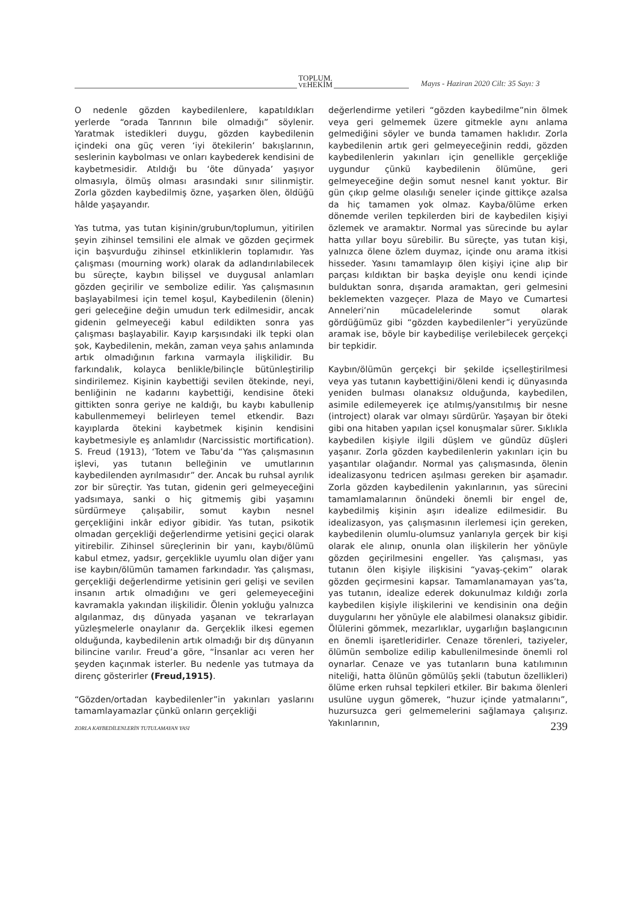TOPLUM.
VEHEKİM
Mayıs - Haziran 2020 Cilt: 35 Sayı: 3
O nedenle gözden kaybedilenlere, kapatıldıkları yerlerde “orada Tanrının bile olmadığı” söylenir. Yaratmak istedikleri duygu, gözden kaybedilenin içindeki ona güç veren ‘iyi ötekilerin’ bakışlarının, seslerinin kaybolması ve onları kaybederek kendisini de kaybetmesidir. Atıldığı bu ‘öte dünyada’ yaşıyor olmasıyla, ölmüş olması arasındaki sınır silinmiştir. Zorla gözden kaybedilmiş özne, yaşarken ölen, öldüğü hâlde yaşayandır.
Yas tutma, yas tutan kişinin/grubun/toplumun, yitirilen şeyin zihinsel temsilini ele almak ve gözden geçirmek için başvurduğu zihinsel etkinliklerin toplamıdır. Yas çalışması (mourning work) olarak da adlandırılabilecek bu süreçte, kaybın bilişsel ve duygusal anlamları gözden geçirilir ve sembolize edilir. Yas çalışmasının başlayabilmesi için temel koşul, Kaybedilenin (ölenin) geri geleceğine değin umudun terk edilmesidir, ancak gidenin gelmeyeceği kabul edildikten sonra yas çalışması başlayabilir. Kayıp karşısındaki ilk tepki olan şok, Kaybedilenin, mekân, zaman veya şahıs anlamında artık olmadığının farkına varmayla ilişkilidir. Bu farkındalık, kolayca benlikle/bilinçle bütünleştirilip sindirilemez. Kişinin kaybettiği sevilen ötekinde, neyi, benliğinin ne kadarını kaybettiği, kendisine öteki gittikten sonra geriye ne kaldığı, bu kaybı kabullenip kabullenmemeyi belirleyen temel etkendir. Bazı kayıplarda ötekini kaybetmek kişinin kendisini kaybetmesiyle eş anlamlıdır (Narcissistic mortification). S. Freud (1913), ‘Totem ve Tabu’da “Yas çalışmasının işlevi, yas tutanın belleğinin ve umutlarının kaybedilenden ayrılmasıdır” der. Ancak bu ruhsal ayrılık zor bir süreçtir. Yas tutan, gidenin geri gelmeyeceğini yadsımaya, sanki o hiç gitmemiş gibi yaşamını sürdürmeye çalışabilir, somut kaybın nesnel gerçekliğini inkâr ediyor gibidir. Yas tutan, psikotik olmadan gerçekliği değerlendirme yetisini geçici olarak yitirebilir. Zihinsel süreçlerinin bir yanı, kaybı/ölümü kabul etmez, yadsır, gerçeklikle uyumlu olan diğer yanı ise kaybın/ölümün tamamen farkındadır. Yas çalışması, gerçekliği değerlendirme yetisinin geri gelişi ve sevilen insanın artık olmadığını ve geri gelemeyeceğini kavramakla yakından ilişkilidir. Ölenin yokluğu yalnızca algılanmaz, dış dünyada yaşanan ve tekrarlayan yüzleşmelerle onaylanır da. Gerçeklik ilkesi egemen olduğunda, kaybedilenin artık olmadığı bir dış dünyanın bilincine varılır. Freud’a göre, “İnsanlar acı veren her şeyden kaçınmak isterler. Bu nedenle yas tutmaya da direnç gösterirler (Freud,1915).
“Gözden/ortadan kaybedilenler”in yakınları yaslarını tamamlayamazlar çünkü onların gerçekliği
değerlendirme yetileri “gözden kaybedilme”nin ölmek veya geri gelmemek üzere gitmekle aynı anlama gelmediğini söyler ve bunda tamamen haklıdır. Zorla kaybedilenin artık geri gelmeyeceğinin reddi, gözden kaybedilenlerin yakınları için genellikle gerçekliğe uygundur çünkü kaybedilenin ölümüne, geri gelmeyeceğine değin somut nesnel kanıt yoktur. Bir gün çıkıp gelme olasılığı seneler içinde gittikçe azalsa da hiç tamamen yok olmaz. Kayba/ölüme erken dönemde verilen tepkilerden biri de kaybedilen kişiyi özlemek ve aramaktır. Normal yas sürecinde bu aylar hatta yıllar boyu sürebilir. Bu süreçte, yas tutan kişi, yalnızca ölene özlem duymaz, içinde onu arama itkisi hisseder. Yasını tamamlayıp ölen kişiyi içine alıp bir parçası kıldıktan bir başka deyişle onu kendi içinde bulduktan sonra, dışarıda aramaktan, geri gelmesini beklemekten vazgeçer. Plaza de Mayo ve Cumartesi Anneleri’nin mücadelelerinde somut olarak gördüğümüz gibi “gözden kaybedilenler”i yeryüzünde aramak ise, böyle bir kaybedilişe verilebilecek gerçekçi bir tepkidir.
Kaybın/ölümün gerçekçi bir şekilde içselleştirilmesi veya yas tutanın kaybettiğini/öleni kendi iç dünyasında yeniden bulması olanaksız olduğunda, kaybedilen, asimile edilemeyerek içe atılmış/yansıtılmış bir nesne (introject) olarak var olmayı sürdürür. Yaşayan bir öteki gibi ona hitaben yapılan içsel konuşmalar sürer. Sıklıkla kaybedilen kişiyle ilgili düşlem ve gündüz düşleri yaşanır. Zorla gözden kaybedilenlerin yakınları için bu yaşantılar olağandır. Normal yas çalışmasında, ölenin idealizasyonu tedricen aşılması gereken bir aşamadır. Zorla gözden kaybedilenin yakınlarının, yas sürecini tamamlamalarının önündeki önemli bir engel de, kaybedilmiş kişinin aşırı idealize edilmesidir. Bu idealizasyon, yas çalışmasının ilerlemesi için gereken, kaybedilenin olumlu-olumsuz yanlarıyla gerçek bir kişi olarak ele alınıp, onunla olan ilişkilerin her yönüyle gözden geçirilmesini engeller. Yas çalışması, yas tutanın ölen kişiyle ilişkisini “yavaş-çekim” olarak gözden geçirmesini kapsar. Tamamlanamayan yas’ta, yas tutanın, idealize ederek dokunulmaz kıldığı zorla kaybedilen kişiyle ilişkilerini ve kendisinin ona değin duygularını her yönüyle ele alabilmesi olanaksız gibidir. Ölülerini gömmek, mezarlıklar, uygarlığın başlangıcının en önemli işaretleridirler. Cenaze törenleri, taziyeler, ölümün sembolize edilip kabullenilmesinde önemli rol oynarlar. Cenaze ve yas tutanların buna katılımının niteliği, hatta ölünün gömülüş şekli (tabutun özellikleri) ölüme erken ruhsal tepkileri etkiler. Bir bakıma ölenleri usulüne uygun gömerek, “huzur içinde yatmalarını”, huzursuzca geri gelmemelerini sağlamaya çalışırız. Yakınlarının,
ZORLA KAYBEDİLENLERİN TUTULAMAYAN YASI 239